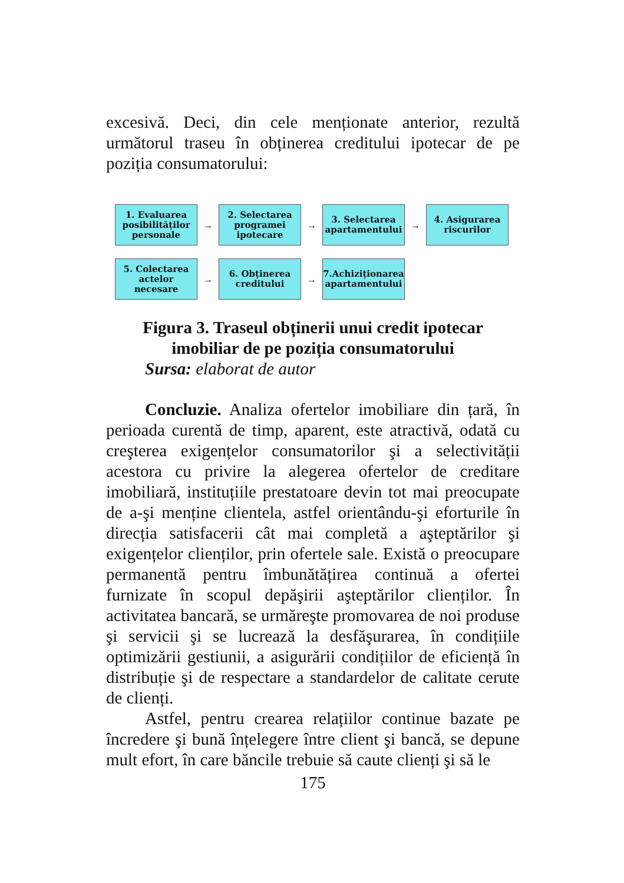excesivă. Deci, din cele menționate anterior, rezultă următorul traseu în obținerea creditului ipotecar de pe poziția consumatorului:
1. Evaluarea posibilităților personale
→
2. Selectarea programei ipotecare
→
3. Selectarea apartamentului
→
4. Asigurarea riscurilor
5. Colectarea actelor necesare
→
6. Obținerea creditului
→
7.Achiziționarea apartamentului
Figura 3. Traseul obținerii unui credit ipotecar
imobiliar de pe poziția consumatorului
Sursa: elaborat de autor
Concluzie. Analiza ofertelor imobiliare din țară, în perioada curentă de timp, aparent, este atractivă, odată cu creşterea exigențelor consumatorilor şi a selectivității acestora cu privire la alegerea ofertelor de creditare imobiliară, instituțiile prestatoare devin tot mai preocupate de a-şi menține clientela, astfel orientându-şi eforturile în direcția satisfacerii cât mai completă a aşteptărilor şi exigențelor clienților, prin ofertele sale. Există o preocupare permanentă pentru îmbunătățirea continuă a ofertei furnizate în scopul depăşirii aşteptărilor clienților. În activitatea bancară, se urmăreşte promovarea de noi produse şi servicii şi se lucrează la desfăşurarea, în condițiile optimizării gestiunii, a asigurării condițiilor de eficiență în distribuție şi de respectare a standardelor de calitate cerute de clienți.
Astfel, pentru crearea relațiilor continue bazate pe încredere şi bună înțelegere între client şi bancă, se depune mult efort, în care băncile trebuie să caute clienți şi să le
175